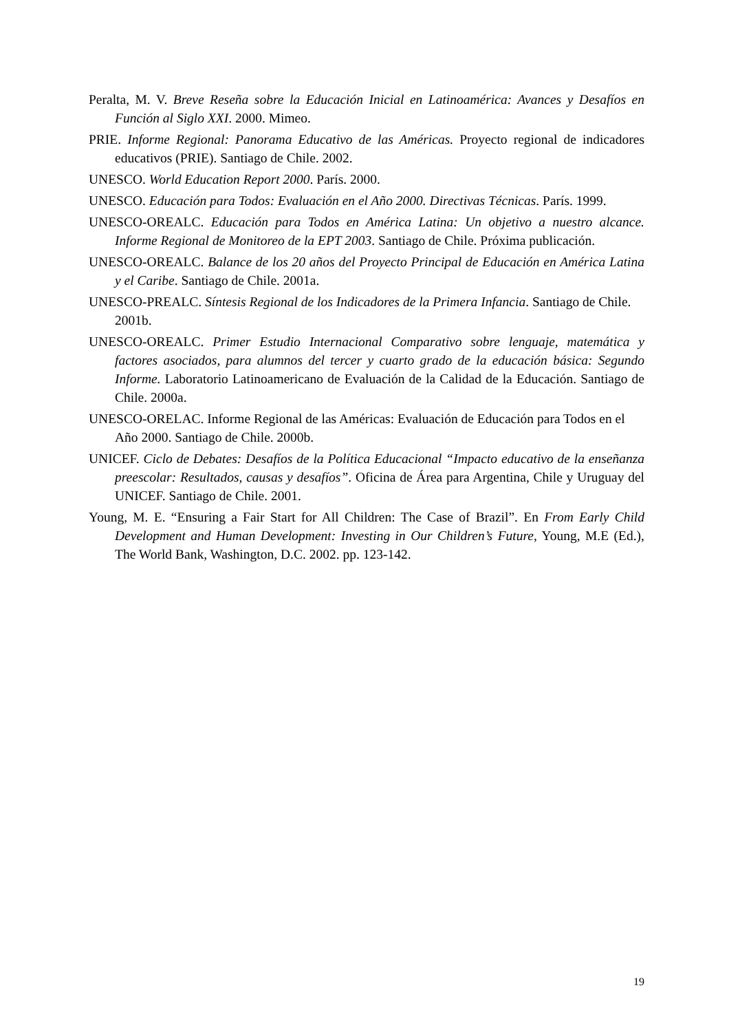Peralta, M. V. Breve Reseña sobre la Educación Inicial en Latinoamérica: Avances y Desafíos en Función al Siglo XXI. 2000. Mimeo.
PRIE. Informe Regional: Panorama Educativo de las Américas. Proyecto regional de indicadores educativos (PRIE). Santiago de Chile. 2002.
UNESCO. World Education Report 2000. París. 2000.
UNESCO. Educación para Todos: Evaluación en el Año 2000. Directivas Técnicas. París. 1999.
UNESCO-OREALC. Educación para Todos en América Latina: Un objetivo a nuestro alcance. Informe Regional de Monitoreo de la EPT 2003. Santiago de Chile. Próxima publicación.
UNESCO-OREALC. Balance de los 20 años del Proyecto Principal de Educación en América Latina y el Caribe. Santiago de Chile. 2001a.
UNESCO-PREALC. Síntesis Regional de los Indicadores de la Primera Infancia. Santiago de Chile. 2001b.
UNESCO-OREALC. Primer Estudio Internacional Comparativo sobre lenguaje, matemática y factores asociados, para alumnos del tercer y cuarto grado de la educación básica: Segundo Informe. Laboratorio Latinoamericano de Evaluación de la Calidad de la Educación. Santiago de Chile. 2000a.
UNESCO-ORELAC. Informe Regional de las Américas: Evaluación de Educación para Todos en el Año 2000. Santiago de Chile. 2000b.
UNICEF. Ciclo de Debates: Desafíos de la Política Educacional “Impacto educativo de la enseñanza preescolar: Resultados, causas y desafíos”. Oficina de Área para Argentina, Chile y Uruguay del UNICEF. Santiago de Chile. 2001.
Young, M. E. “Ensuring a Fair Start for All Children: The Case of Brazil”. En From Early Child Development and Human Development: Investing in Our Children’s Future, Young, M.E (Ed.), The World Bank, Washington, D.C. 2002. pp. 123-142.
19